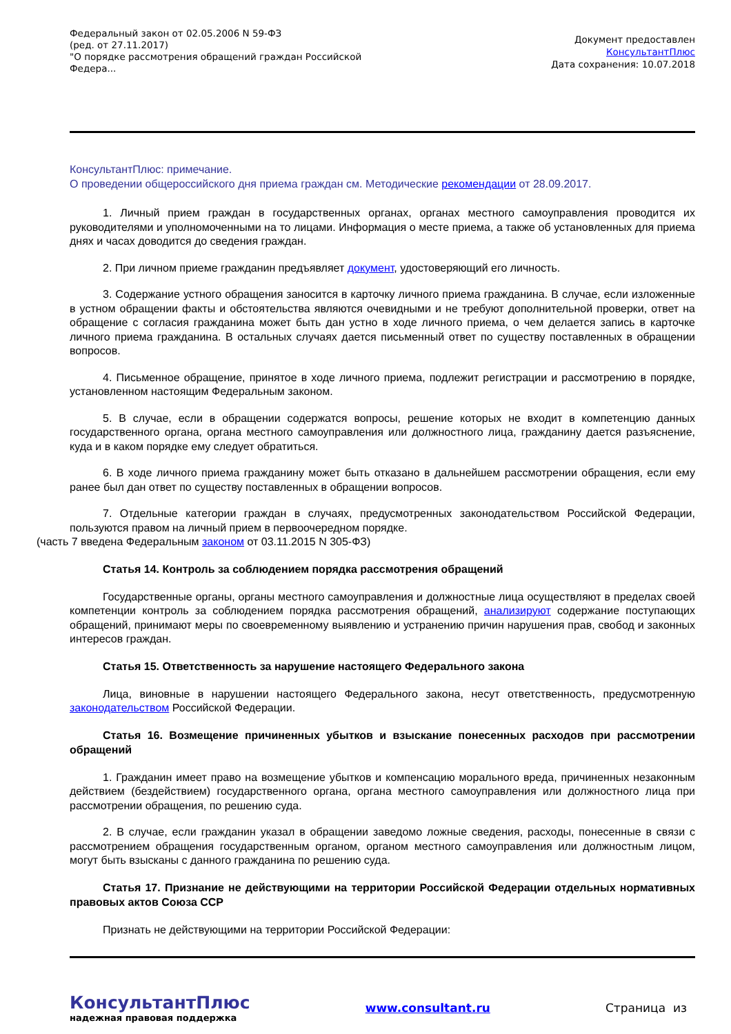Федеральный закон от 02.05.2006 N 59-ФЗ
(ред. от 27.11.2017)
"О порядке рассмотрения обращений граждан Российской Федера...
Документ предоставлен
КонсультантПлюс
Дата сохранения: 10.07.2018
КонсультантПлюс: примечание.
О проведении общероссийского дня приема граждан см. Методические рекомендации от 28.09.2017.
1. Личный прием граждан в государственных органах, органах местного самоуправления проводится их руководителями и уполномоченными на то лицами. Информация о месте приема, а также об установленных для приема днях и часах доводится до сведения граждан.
2. При личном приеме гражданин предъявляет документ, удостоверяющий его личность.
3. Содержание устного обращения заносится в карточку личного приема гражданина. В случае, если изложенные в устном обращении факты и обстоятельства являются очевидными и не требуют дополнительной проверки, ответ на обращение с согласия гражданина может быть дан устно в ходе личного приема, о чем делается запись в карточке личного приема гражданина. В остальных случаях дается письменный ответ по существу поставленных в обращении вопросов.
4. Письменное обращение, принятое в ходе личного приема, подлежит регистрации и рассмотрению в порядке, установленном настоящим Федеральным законом.
5. В случае, если в обращении содержатся вопросы, решение которых не входит в компетенцию данных государственного органа, органа местного самоуправления или должностного лица, гражданину дается разъяснение, куда и в каком порядке ему следует обратиться.
6. В ходе личного приема гражданину может быть отказано в дальнейшем рассмотрении обращения, если ему ранее был дан ответ по существу поставленных в обращении вопросов.
7. Отдельные категории граждан в случаях, предусмотренных законодательством Российской Федерации, пользуются правом на личный прием в первоочередном порядке.
(часть 7 введена Федеральным законом от 03.11.2015 N 305-ФЗ)
Статья 14. Контроль за соблюдением порядка рассмотрения обращений
Государственные органы, органы местного самоуправления и должностные лица осуществляют в пределах своей компетенции контроль за соблюдением порядка рассмотрения обращений, анализируют содержание поступающих обращений, принимают меры по своевременному выявлению и устранению причин нарушения прав, свобод и законных интересов граждан.
Статья 15. Ответственность за нарушение настоящего Федерального закона
Лица, виновные в нарушении настоящего Федерального закона, несут ответственность, предусмотренную законодательством Российской Федерации.
Статья 16. Возмещение причиненных убытков и взыскание понесенных расходов при рассмотрении обращений
1. Гражданин имеет право на возмещение убытков и компенсацию морального вреда, причиненных незаконным действием (бездействием) государственного органа, органа местного самоуправления или должностного лица при рассмотрении обращения, по решению суда.
2. В случае, если гражданин указал в обращении заведомо ложные сведения, расходы, понесенные в связи с рассмотрением обращения государственным органом, органом местного самоуправления или должностным лицом, могут быть взысканы с данного гражданина по решению суда.
Статья 17. Признание не действующими на территории Российской Федерации отдельных нормативных правовых актов Союза ССР
Признать не действующими на территории Российской Федерации:
КонсультантПлюс
надежная правовая поддержка
www.consultant.ru Страница из